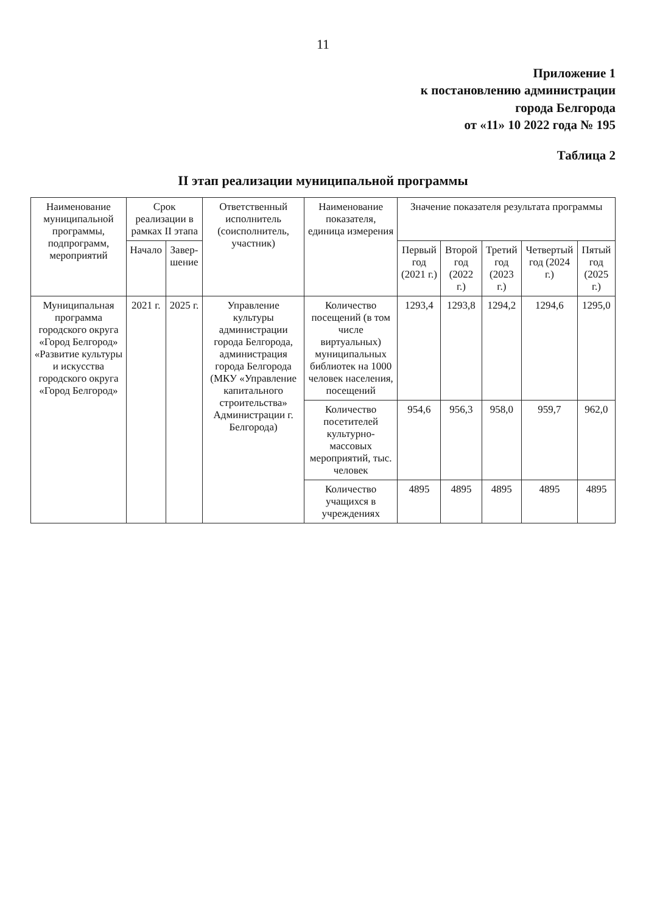11
Приложение 1
к постановлению администрации
города Белгорода
от «11» 10 2022 года № 195
Таблица 2
II этап реализации муниципальной программы
| Наименование муниципальной программы, подпрограмм, мероприятий | Срок реализации в рамках II этапа | | Ответственный исполнитель (соисполнитель, участник) | Наименование показателя, единица измерения | Значение показателя результата программы | | | | |
| --- | --- | --- | --- | --- | --- | --- | --- | --- | --- |
| | Начало | Завер-шение | | | Первый год (2021 г.) | Второй год (2022 г.) | Третий год (2023 г.) | Четвертый год (2024 г.) | Пятый год (2025 г.) |
| Муниципальная программа городского округа «Город Белгород» «Развитие культуры и искусства городского округа «Город Белгород» | 2021 г. | 2025 г. | Управление культуры администрации города Белгорода, администрация города Белгорода (МКУ «Управление капитального строительства» Администрации г. Белгорода) | Количество посещений (в том числе виртуальных) муниципальных библиотек на 1000 человек населения, посещений | 1293,4 | 1293,8 | 1294,2 | 1294,6 | 1295,0 |
| | | | | Количество посетителей культурно-массовых мероприятий, тыс. человек | 954,6 | 956,3 | 958,0 | 959,7 | 962,0 |
| | | | | Количество учащихся в учреждениях | 4895 | 4895 | 4895 | 4895 | 4895 |